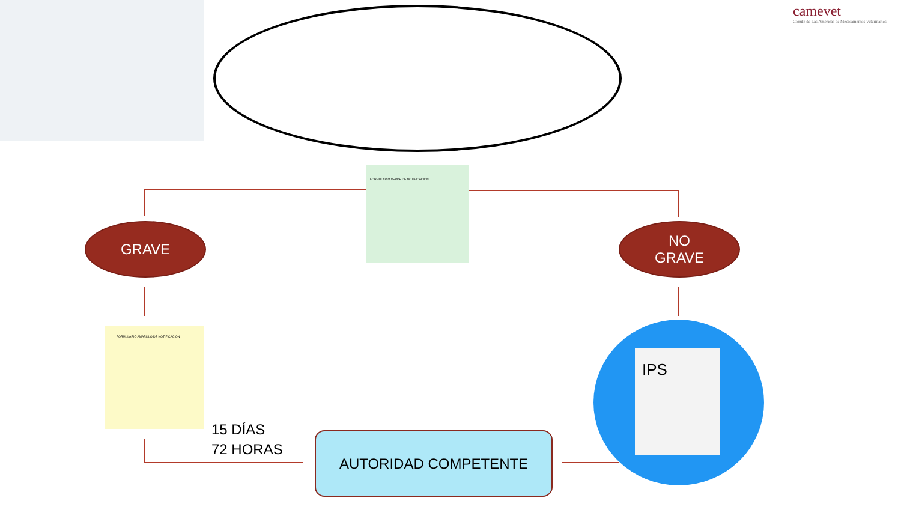camevet
Comité de Las Américas de Medicamentos Veterinarios
FORMULARIO VERDE DE NOTIFICACION
GRAVE
NO
GRAVE
FORMULARIO AMARILLO DE NOTIFICACION
IPS
15 DÍAS
72 HORAS
AUTORIDAD COMPETENTE